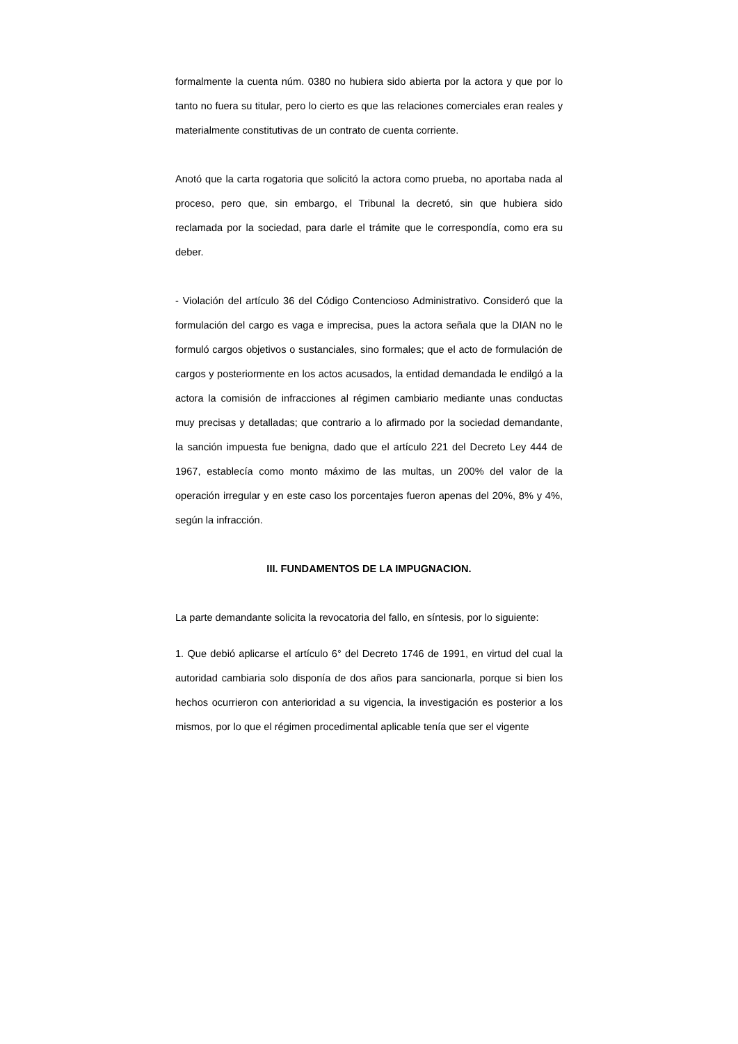formalmente la cuenta núm. 0380 no hubiera sido abierta por la actora y que por lo tanto no fuera su titular, pero lo cierto es que las relaciones comerciales eran reales y materialmente constitutivas de un contrato de cuenta corriente.
Anotó que la carta rogatoria que solicitó la actora como prueba, no aportaba nada al proceso, pero que, sin embargo, el Tribunal la decretó, sin que hubiera sido reclamada por la sociedad, para darle el trámite que le correspondía, como era su deber.
- Violación del artículo 36 del Código Contencioso Administrativo. Consideró que la formulación del cargo es vaga e imprecisa, pues la actora señala que la DIAN no le formuló cargos objetivos o sustanciales, sino formales; que el acto de formulación de cargos y posteriormente en los actos acusados, la entidad demandada le endilgó a la actora la comisión de infracciones al régimen cambiario mediante unas conductas muy precisas y detalladas; que contrario a lo afirmado por la sociedad demandante, la sanción impuesta fue benigna, dado que el artículo 221 del Decreto Ley 444 de 1967, establecía como monto máximo de las multas, un 200% del valor de la operación irregular y en este caso los porcentajes fueron apenas del 20%, 8% y 4%, según la infracción.
III. FUNDAMENTOS DE LA IMPUGNACION.
La parte demandante solicita la revocatoria del fallo, en síntesis, por lo siguiente:
1. Que debió aplicarse el artículo 6° del Decreto 1746 de 1991, en virtud del cual la autoridad cambiaria solo disponía de dos años para sancionarla, porque si bien los hechos ocurrieron con anterioridad a su vigencia, la investigación es posterior a los mismos, por lo que el régimen procedimental aplicable tenía que ser el vigente